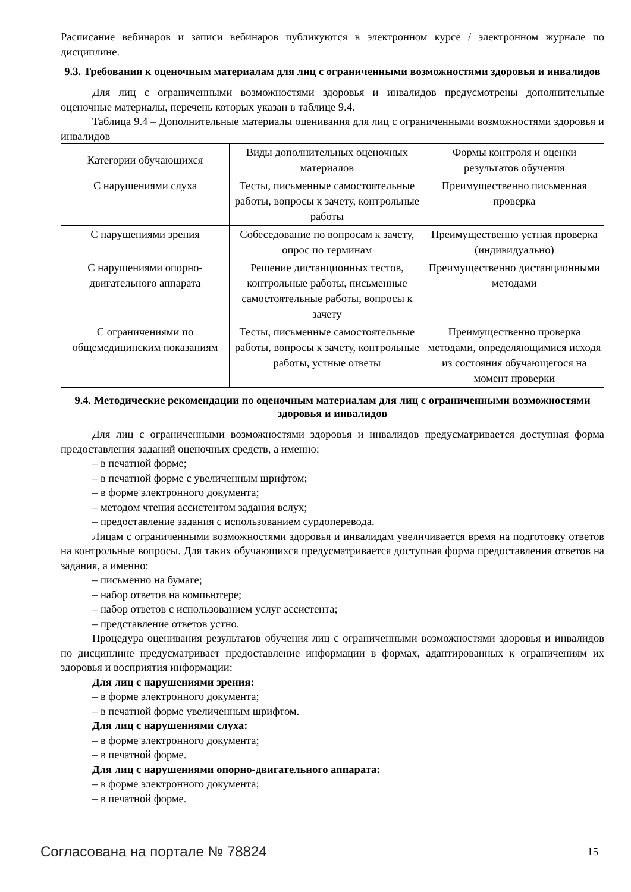Расписание вебинаров и записи вебинаров публикуются в электронном курсе / электронном журнале по дисциплине.
9.3. Требования к оценочным материалам для лиц с ограниченными возможностями здоровья и инвалидов
Для лиц с ограниченными возможностями здоровья и инвалидов предусмотрены дополнительные оценочные материалы, перечень которых указан в таблице 9.4.
Таблица 9.4 – Дополнительные материалы оценивания для лиц с ограниченными возможностями здоровья и инвалидов
| Категории обучающихся | Виды дополнительных оценочных материалов | Формы контроля и оценки результатов обучения |
| С нарушениями слуха | Тесты, письменные самостоятельные работы, вопросы к зачету, контрольные работы | Преимущественно письменная проверка |
| С нарушениями зрения | Собеседование по вопросам к зачету, опрос по терминам | Преимущественно устная проверка (индивидуально) |
| С нарушениями опорно-двигательного аппарата | Решение дистанционных тестов, контрольные работы, письменные самостоятельные работы, вопросы к зачету | Преимущественно дистанционными методами |
| С ограничениями по общемедицинским показаниям | Тесты, письменные самостоятельные работы, вопросы к зачету, контрольные работы, устные ответы | Преимущественно проверка методами, определяющимися исходя из состояния обучающегося на момент проверки |
9.4. Методические рекомендации по оценочным материалам для лиц с ограниченными возможностями здоровья и инвалидов
Для лиц с ограниченными возможностями здоровья и инвалидов предусматривается доступная форма предоставления заданий оценочных средств, а именно:
– в печатной форме;
– в печатной форме с увеличенным шрифтом;
– в форме электронного документа;
– методом чтения ассистентом задания вслух;
– предоставление задания с использованием сурдоперевода.
Лицам с ограниченными возможностями здоровья и инвалидам увеличивается время на подготовку ответов на контрольные вопросы. Для таких обучающихся предусматривается доступная форма предоставления ответов на задания, а именно:
– письменно на бумаге;
– набор ответов на компьютере;
– набор ответов с использованием услуг ассистента;
– представление ответов устно.
Процедура оценивания результатов обучения лиц с ограниченными возможностями здоровья и инвалидов по дисциплине предусматривает предоставление информации в формах, адаптированных к ограничениям их здоровья и восприятия информации:
Для лиц с нарушениями зрения:
– в форме электронного документа;
– в печатной форме увеличенным шрифтом.
Для лиц с нарушениями слуха:
– в форме электронного документа;
– в печатной форме.
Для лиц с нарушениями опорно-двигательного аппарата:
– в форме электронного документа;
– в печатной форме.
Согласована на портале № 78824 15